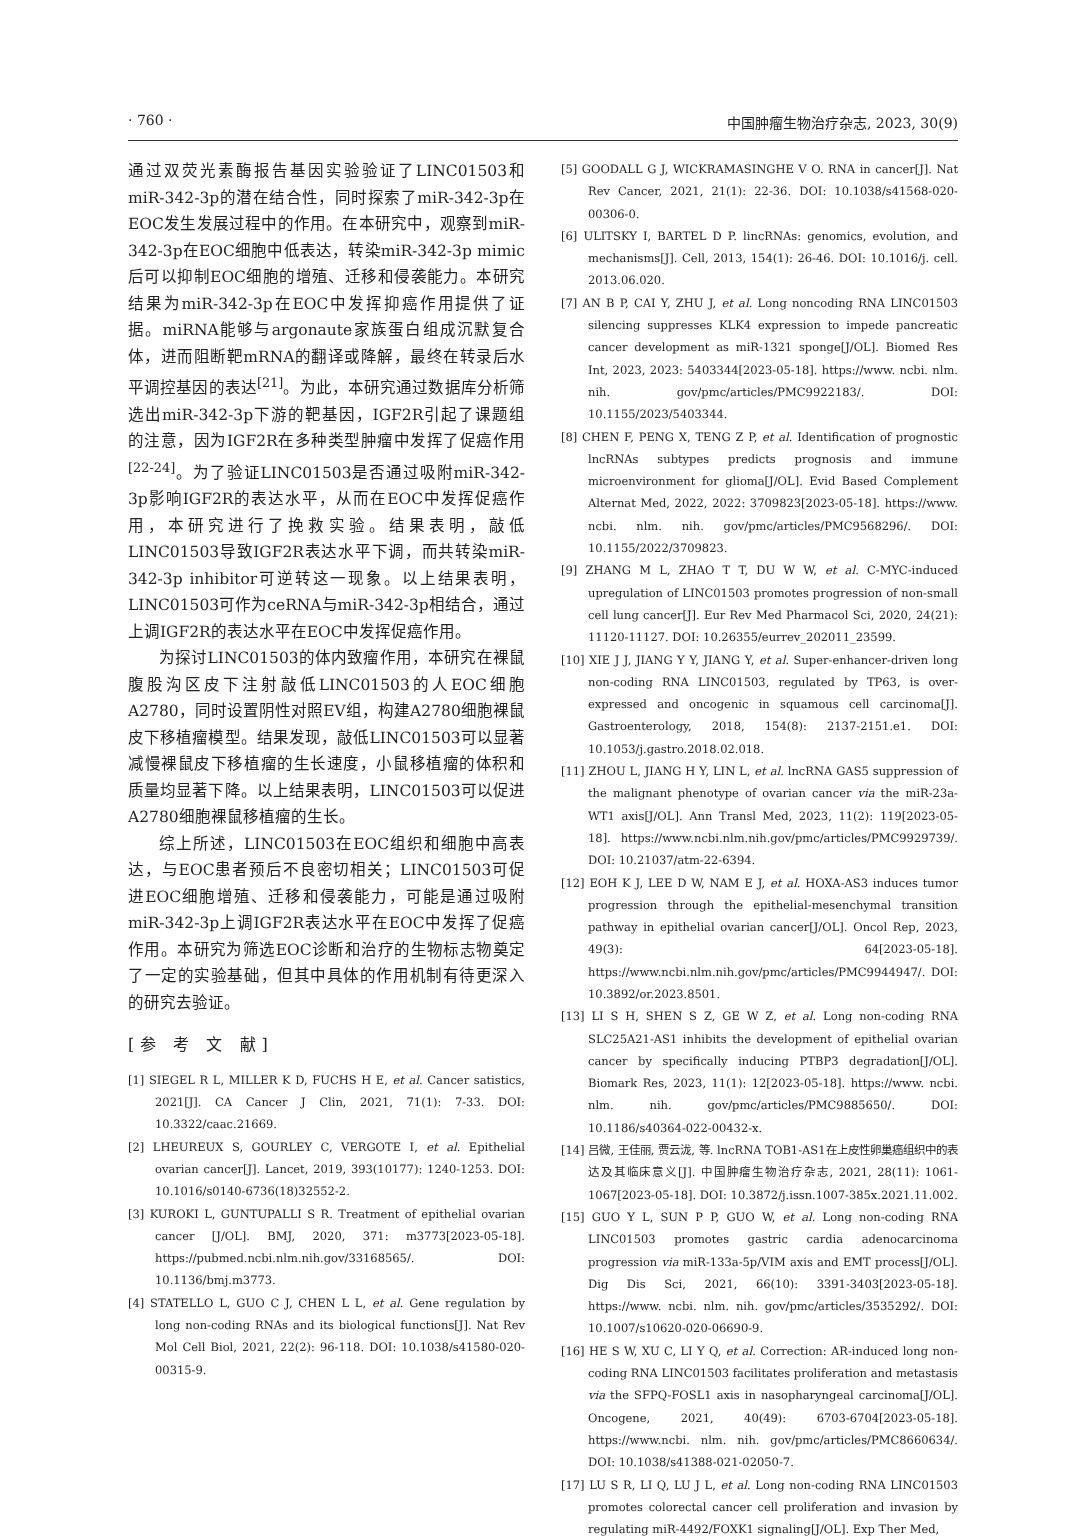· 760 · 中国肿瘤生物治疗杂志, 2023, 30(9)
通过双荧光素酶报告基因实验验证了LINC01503和miR-342-3p的潜在结合性，同时探索了miR-342-3p在EOC发生发展过程中的作用。在本研究中，观察到miR-342-3p在EOC细胞中低表达，转染miR-342-3p mimic后可以抑制EOC细胞的增殖、迁移和侵袭能力。本研究结果为miR-342-3p在EOC中发挥抑癌作用提供了证据。miRNA能够与argonaute家族蛋白组成沉默复合体，进而阻断靶mRNA的翻译或降解，最终在转录后水平调控基因的表达<sup>[21]</sup>。为此，本研究通过数据库分析筛选出miR-342-3p下游的靶基因，IGF2R引起了课题组的注意，因为IGF2R在多种类型肿瘤中发挥了促癌作用<sup>[22-24]</sup>。为了验证LINC01503是否通过吸附miR-342-3p影响IGF2R的表达水平，从而在EOC中发挥促癌作用，本研究进行了挽救实验。结果表明，敲低LINC01503导致IGF2R表达水平下调，而共转染miR-342-3p inhibitor可逆转这一现象。以上结果表明，LINC01503可作为ceRNA与miR-342-3p相结合，通过上调IGF2R的表达水平在EOC中发挥促癌作用。
为探讨LINC01503的体内致瘤作用，本研究在裸鼠腹股沟区皮下注射敲低LINC01503的人EOC细胞A2780，同时设置阴性对照EV组，构建A2780细胞裸鼠皮下移植瘤模型。结果发现，敲低LINC01503可以显著减慢裸鼠皮下移植瘤的生长速度，小鼠移植瘤的体积和质量均显著下降。以上结果表明，LINC01503可以促进A2780细胞裸鼠移植瘤的生长。
综上所述，LINC01503在EOC组织和细胞中高表达，与EOC患者预后不良密切相关；LINC01503可促进EOC细胞增殖、迁移和侵袭能力，可能是通过吸附miR-342-3p上调IGF2R表达水平在EOC中发挥了促癌作用。本研究为筛选EOC诊断和治疗的生物标志物奠定了一定的实验基础，但其中具体的作用机制有待更深入的研究去验证。
[参 考 文 献]
[1] SIEGEL R L, MILLER K D, FUCHS H E, et al. Cancer satistics, 2021[J]. CA Cancer J Clin, 2021, 71(1): 7-33. DOI: 10.3322/caac.21669.
[2] LHEUREUX S, GOURLEY C, VERGOTE I, et al. Epithelial ovarian cancer[J]. Lancet, 2019, 393(10177): 1240-1253. DOI: 10.1016/s0140-6736(18)32552-2.
[3] KUROKI L, GUNTUPALLI S R. Treatment of epithelial ovarian cancer [J/OL]. BMJ, 2020, 371: m3773[2023-05-18]. https://pubmed.ncbi.nlm.nih.gov/33168565/. DOI: 10.1136/bmj.m3773.
[4] STATELLO L, GUO C J, CHEN L L, et al. Gene regulation by long non-coding RNAs and its biological functions[J]. Nat Rev Mol Cell Biol, 2021, 22(2): 96-118. DOI: 10.1038/s41580-020-00315-9.
[5] GOODALL G J, WICKRAMASINGHE V O. RNA in cancer[J]. Nat Rev Cancer, 2021, 21(1): 22-36. DOI: 10.1038/s41568-020-00306-0.
[6] ULITSKY I, BARTEL D P. lincRNAs: genomics, evolution, and mechanisms[J]. Cell, 2013, 154(1): 26-46. DOI: 10.1016/j. cell. 2013.06.020.
[7] AN B P, CAI Y, ZHU J, et al. Long noncoding RNA LINC01503 silencing suppresses KLK4 expression to impede pancreatic cancer development as miR-1321 sponge[J/OL]. Biomed Res Int, 2023, 2023: 5403344[2023-05-18]. https://www. ncbi. nlm. nih. gov/pmc/articles/PMC9922183/. DOI: 10.1155/2023/5403344.
[8] CHEN F, PENG X, TENG Z P, et al. Identification of prognostic lncRNAs subtypes predicts prognosis and immune microenvironment for glioma[J/OL]. Evid Based Complement Alternat Med, 2022, 2022: 3709823[2023-05-18]. https://www. ncbi. nlm. nih. gov/pmc/articles/PMC9568296/. DOI: 10.1155/2022/3709823.
[9] ZHANG M L, ZHAO T T, DU W W, et al. C-MYC-induced upregulation of LINC01503 promotes progression of non-small cell lung cancer[J]. Eur Rev Med Pharmacol Sci, 2020, 24(21): 11120-11127. DOI: 10.26355/eurrev_202011_23599.
[10] XIE J J, JIANG Y Y, JIANG Y, et al. Super-enhancer-driven long non-coding RNA LINC01503, regulated by TP63, is over-expressed and oncogenic in squamous cell carcinoma[J]. Gastroenterology, 2018, 154(8): 2137-2151.e1. DOI: 10.1053/j.gastro.2018.02.018.
[11] ZHOU L, JIANG H Y, LIN L, et al. lncRNA GAS5 suppression of the malignant phenotype of ovarian cancer via the miR-23a-WT1 axis[J/OL]. Ann Transl Med, 2023, 11(2): 119[2023-05-18]. https://www.ncbi.nlm.nih.gov/pmc/articles/PMC9929739/. DOI: 10.21037/atm-22-6394.
[12] EOH K J, LEE D W, NAM E J, et al. HOXA-AS3 induces tumor progression through the epithelial-mesenchymal transition pathway in epithelial ovarian cancer[J/OL]. Oncol Rep, 2023, 49(3): 64[2023-05-18]. https://www.ncbi.nlm.nih.gov/pmc/articles/PMC9944947/. DOI: 10.3892/or.2023.8501.
[13] LI S H, SHEN S Z, GE W Z, et al. Long non-coding RNA SLC25A21-AS1 inhibits the development of epithelial ovarian cancer by specifically inducing PTBP3 degradation[J/OL]. Biomark Res, 2023, 11(1): 12[2023-05-18]. https://www. ncbi. nlm. nih. gov/pmc/articles/PMC9885650/. DOI: 10.1186/s40364-022-00432-x.
[14] 吕微, 王佳丽, 贾云泷, 等. lncRNA TOB1-AS1在上皮性卵巢癌组织中的表达及其临床意义[J]. 中国肿瘤生物治疗杂志, 2021, 28(11): 1061-1067[2023-05-18]. DOI: 10.3872/j.issn.1007-385x.2021.11.002.
[15] GUO Y L, SUN P P, GUO W, et al. Long non-coding RNA LINC01503 promotes gastric cardia adenocarcinoma progression via miR-133a-5p/VIM axis and EMT process[J/OL]. Dig Dis Sci, 2021, 66(10): 3391-3403[2023-05-18]. https://www. ncbi. nlm. nih. gov/pmc/articles/3535292/. DOI: 10.1007/s10620-020-06690-9.
[16] HE S W, XU C, LI Y Q, et al. Correction: AR-induced long non-coding RNA LINC01503 facilitates proliferation and metastasis via the SFPQ-FOSL1 axis in nasopharyngeal carcinoma[J/OL]. Oncogene, 2021, 40(49): 6703-6704[2023-05-18]. https://www.ncbi. nlm. nih. gov/pmc/articles/PMC8660634/. DOI: 10.1038/s41388-021-02050-7.
[17] LU S R, LI Q, LU J L, et al. Long non-coding RNA LINC01503 promotes colorectal cancer cell proliferation and invasion by regulating miR-4492/FOXK1 signaling[J/OL]. Exp Ther Med,